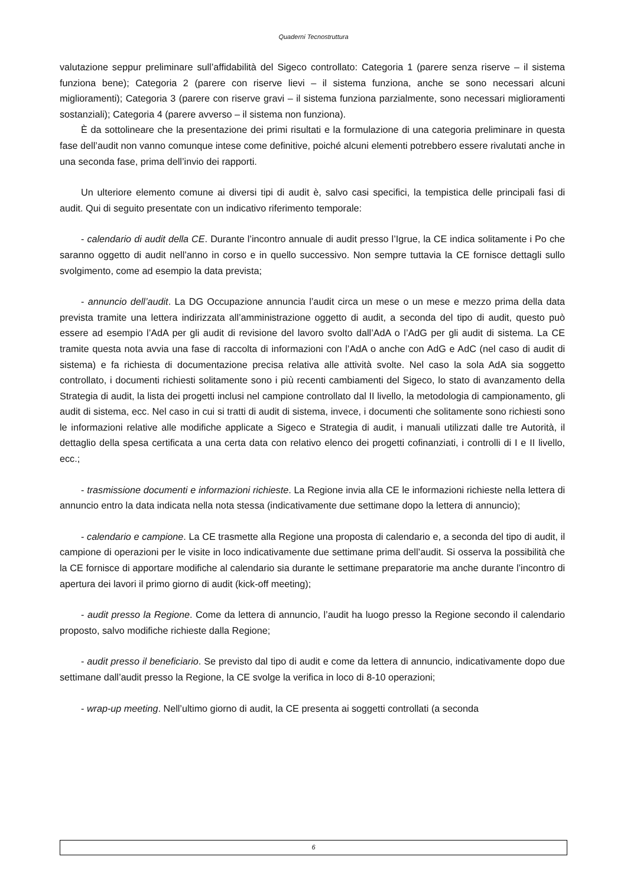Quaderni Tecnostruttura
valutazione seppur preliminare sull’affidabilità del Sigeco controllato: Categoria 1 (parere senza riserve – il sistema funziona bene); Categoria 2 (parere con riserve lievi – il sistema funziona, anche se sono necessari alcuni miglioramenti); Categoria 3 (parere con riserve gravi – il sistema funziona parzialmente, sono necessari miglioramenti sostanziali); Categoria 4 (parere avverso – il sistema non funziona).
È da sottolineare che la presentazione dei primi risultati e la formulazione di una categoria preliminare in questa fase dell’audit non vanno comunque intese come definitive, poiché alcuni elementi potrebbero essere rivalutati anche in una seconda fase, prima dell’invio dei rapporti.
Un ulteriore elemento comune ai diversi tipi di audit è, salvo casi specifici, la tempistica delle principali fasi di audit. Qui di seguito presentate con un indicativo riferimento temporale:
- calendario di audit della CE. Durante l’incontro annuale di audit presso l’Igrue, la CE indica solitamente i Po che saranno oggetto di audit nell’anno in corso e in quello successivo. Non sempre tuttavia la CE fornisce dettagli sullo svolgimento, come ad esempio la data prevista;
- annuncio dell’audit. La DG Occupazione annuncia l’audit circa un mese o un mese e mezzo prima della data prevista tramite una lettera indirizzata all’amministrazione oggetto di audit, a seconda del tipo di audit, questo può essere ad esempio l’AdA per gli audit di revisione del lavoro svolto dall’AdA o l’AdG per gli audit di sistema. La CE tramite questa nota avvia una fase di raccolta di informazioni con l’AdA o anche con AdG e AdC (nel caso di audit di sistema) e fa richiesta di documentazione precisa relativa alle attività svolte. Nel caso la sola AdA sia soggetto controllato, i documenti richiesti solitamente sono i più recenti cambiamenti del Sigeco, lo stato di avanzamento della Strategia di audit, la lista dei progetti inclusi nel campione controllato dal II livello, la metodologia di campionamento, gli audit di sistema, ecc. Nel caso in cui si tratti di audit di sistema, invece, i documenti che solitamente sono richiesti sono le informazioni relative alle modifiche applicate a Sigeco e Strategia di audit, i manuali utilizzati dalle tre Autorità, il dettaglio della spesa certificata a una certa data con relativo elenco dei progetti cofinanziati, i controlli di I e II livello, ecc.;
- trasmissione documenti e informazioni richieste. La Regione invia alla CE le informazioni richieste nella lettera di annuncio entro la data indicata nella nota stessa (indicativamente due settimane dopo la lettera di annuncio);
- calendario e campione. La CE trasmette alla Regione una proposta di calendario e, a seconda del tipo di audit, il campione di operazioni per le visite in loco indicativamente due settimane prima dell’audit. Si osserva la possibilità che la CE fornisce di apportare modifiche al calendario sia durante le settimane preparatorie ma anche durante l’incontro di apertura dei lavori il primo giorno di audit (kick-off meeting);
- audit presso la Regione. Come da lettera di annuncio, l’audit ha luogo presso la Regione secondo il calendario proposto, salvo modifiche richieste dalla Regione;
- audit presso il beneficiario. Se previsto dal tipo di audit e come da lettera di annuncio, indicativamente dopo due settimane dall’audit presso la Regione, la CE svolge la verifica in loco di 8-10 operazioni;
- wrap-up meeting. Nell’ultimo giorno di audit, la CE presenta ai soggetti controllati (a seconda
6